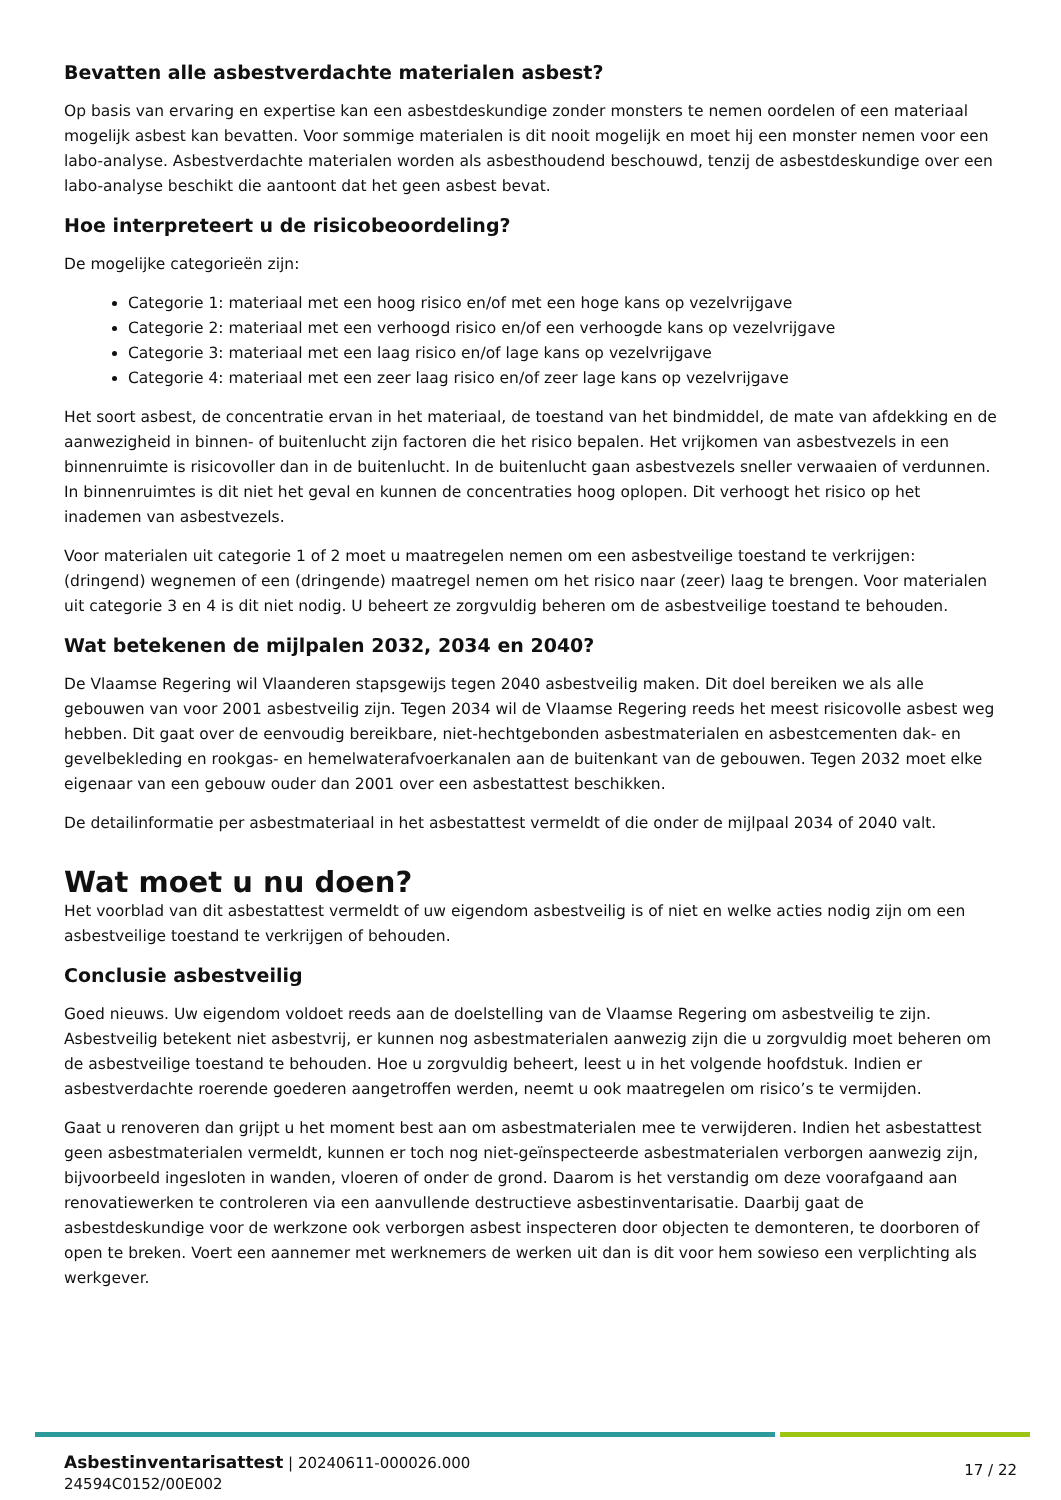Bevatten alle asbestverdachte materialen asbest?
Op basis van ervaring en expertise kan een asbestdeskundige zonder monsters te nemen oordelen of een materiaal mogelijk asbest kan bevatten. Voor sommige materialen is dit nooit mogelijk en moet hij een monster nemen voor een labo-analyse. Asbestverdachte materialen worden als asbesthoudend beschouwd, tenzij de asbestdeskundige over een labo-analyse beschikt die aantoont dat het geen asbest bevat.
Hoe interpreteert u de risicobeoordeling?
De mogelijke categorieën zijn:
Categorie 1: materiaal met een hoog risico en/of met een hoge kans op vezelvrijgave
Categorie 2: materiaal met een verhoogd risico en/of een verhoogde kans op vezelvrijgave
Categorie 3: materiaal met een laag risico en/of lage kans op vezelvrijgave
Categorie 4: materiaal met een zeer laag risico en/of zeer lage kans op vezelvrijgave
Het soort asbest, de concentratie ervan in het materiaal, de toestand van het bindmiddel, de mate van afdekking en de aanwezigheid in binnen- of buitenlucht zijn factoren die het risico bepalen. Het vrijkomen van asbestvezels in een binnenruimte is risicovoller dan in de buitenlucht. In de buitenlucht gaan asbestvezels sneller verwaaien of verdunnen. In binnenruimtes is dit niet het geval en kunnen de concentraties hoog oplopen. Dit verhoogt het risico op het inademen van asbestvezels.
Voor materialen uit categorie 1 of 2 moet u maatregelen nemen om een asbestveilige toestand te verkrijgen: (dringend) wegnemen of een (dringende) maatregel nemen om het risico naar (zeer) laag te brengen. Voor materialen uit categorie 3 en 4 is dit niet nodig. U beheert ze zorgvuldig beheren om de asbestveilige toestand te behouden.
Wat betekenen de mijlpalen 2032, 2034 en 2040?
De Vlaamse Regering wil Vlaanderen stapsgewijs tegen 2040 asbestveilig maken. Dit doel bereiken we als alle gebouwen van voor 2001 asbestveilig zijn. Tegen 2034 wil de Vlaamse Regering reeds het meest risicovolle asbest weg hebben. Dit gaat over de eenvoudig bereikbare, niet-hechtgebonden asbestmaterialen en asbestcementen dak- en gevelbekleding en rookgas- en hemelwaterafvoerkanalen aan de buitenkant van de gebouwen. Tegen 2032 moet elke eigenaar van een gebouw ouder dan 2001 over een asbestattest beschikken.
De detailinformatie per asbestmateriaal in het asbestattest vermeldt of die onder de mijlpaal 2034 of 2040 valt.
Wat moet u nu doen?
Het voorblad van dit asbestattest vermeldt of uw eigendom asbestveilig is of niet en welke acties nodig zijn om een asbestveilige toestand te verkrijgen of behouden.
Conclusie asbestveilig
Goed nieuws. Uw eigendom voldoet reeds aan de doelstelling van de Vlaamse Regering om asbestveilig te zijn. Asbestveilig betekent niet asbestvrij, er kunnen nog asbestmaterialen aanwezig zijn die u zorgvuldig moet beheren om de asbestveilige toestand te behouden. Hoe u zorgvuldig beheert, leest u in het volgende hoofdstuk. Indien er asbestverdachte roerende goederen aangetroffen werden, neemt u ook maatregelen om risico’s te vermijden.
Gaat u renoveren dan grijpt u het moment best aan om asbestmaterialen mee te verwijderen. Indien het asbestattest geen asbestmaterialen vermeldt, kunnen er toch nog niet-geïnspecteerde asbestmaterialen verborgen aanwezig zijn, bijvoorbeeld ingesloten in wanden, vloeren of onder de grond. Daarom is het verstandig om deze voorafgaand aan renovatiewerken te controleren via een aanvullende destructieve asbestinventarisatie. Daarbij gaat de asbestdeskundige voor de werkzone ook verborgen asbest inspecteren door objecten te demonteren, te doorboren of open te breken. Voert een aannemer met werknemers de werken uit dan is dit voor hem sowieso een verplichting als werkgever.
17 / 22 Asbestinventarisattest | 20240611-000026.000
24594C0152/00E002